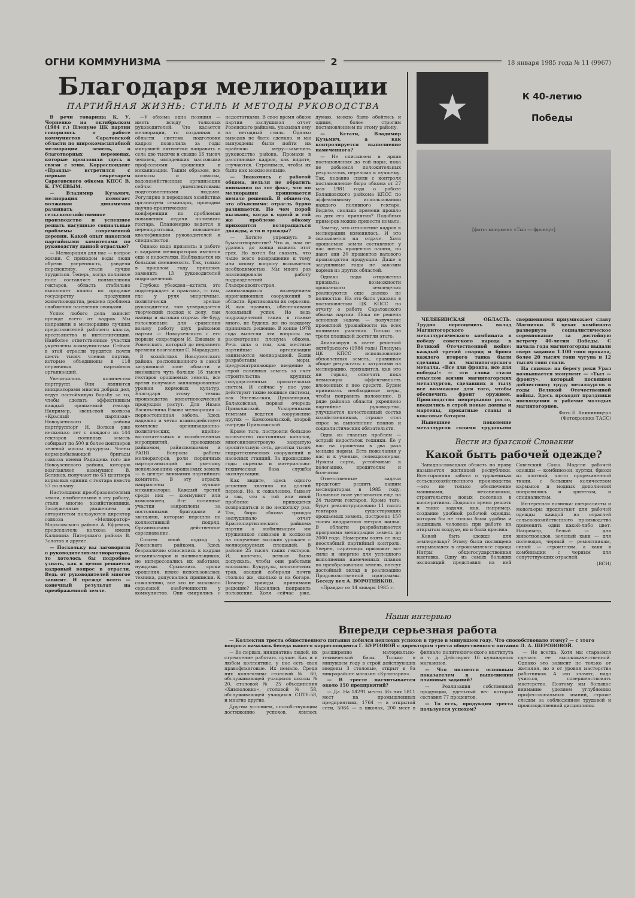ОГНИ КОММУНИЗМА 2 18 января 1985 года № 11 (9967)
Благодаря мелиорации
ПАРТИЙНАЯ ЖИЗНЬ: СТИЛЬ И МЕТОДЫ РУКОВОДСТВА
В речи товарища К. У. Черненко на октябрьском (1984 г.) Пленуме ЦК партии говорилось о работе коммунистов Саратовской области по широкомасштабной мелиорации земель, о благотворных переменах, которые произошли здесь в связи с этим. Корреспондент «Правды» встретился с первым секретарем Саратовского обкома КПСС В. К. ГУСЕВЫМ.
— Владимир Кузьмич, мелиорация помогает волжанам динамично развивать сельскохозяйственное производство и успешнее решать насущные социальные проблемы современной деревни. Какой опыт накоплен партийными комитетами по руководству данной отраслью?
— Мелиорация для нас — вопрос жизни. С приходом воды люди обрели уверенность, увидели перспективу, стали лучше трудиться. Теперь, когда поливное поле составляет полмиллиона гектаров, область стабильно выполняет планы по продаже государству продукции животноводства, решена проблема снабжения населения овощами.
Успех любого дела зависит прежде всего от кадров. Мы направили в мелиорацию лучших представителей рабочего класса, крестьянства и интеллигенции. Наиболее ответственные участки укреплены коммунистами. Сейчас в этой отрасли трудятся почти шесть тысяч членов партии, которые объединены в 118 первичных партийных организаций.
Увеличилось количество партгрупп. Они являются инициаторами многих добрых дел, ведут настойчивую борьбу за то, чтобы сделать эффективным каждый орошаемый гектар. Например, звеньевой колхоза «Красный партизан» Новоузенского района партгруппорг Н. Волков уже несколько лет с каждого из 144 гектаров поливных земель собирает по 500 и более центнеров зеленой массы кукурузы. Члены кормодобывающей бригады совхоза имени Радищева того же Новоузенского района, которую возглавляет коммунист В. Беликов, получают по 63 центнера кормовых единиц с гектара вместо 57 по плану.
Настоящими преобразователями земли, влюбленными в эту работу, стали многие хозяйственники. Заслуженным уважением и авторитетом пользуются директор совхоза «Мелиоратор» Марксовского района А. Ефремов, председатель колхоза имени Калинина Питерского района В. Золотов и другие.
— Поскольку вы заговорили о руководителях-мелиораторах, то хотелось бы подробнее узнать, как в целом решается кадровый вопрос в отрасли. Ведь от руководителей многое зависит. И прежде всего — конечный результат на преображенной земле.
—У обкома одна позиция — иметь всюду толковых руководителей. Что касается мелиорации, то созданная в области система подготовки кадров позволила за годы минувшей пятилетки направить в села две тысячи и свыше 16 тысяч человек, овладевших массовыми профессиями орошения и механизации. Таким образом, все колхозы и совхозы, водохозяйственные организации сейчас укомплектованы подготовленными людьми. Регулярно в передовых хозяйствах организуем семинары, проводим научно-практические конференции по проблемам повышения отдачи поливного гектара. Планомерно ведется и переподготовка, повышение квалификации руководителей и специалистов.
Однако надо признать: в работе с кадрами мелиораторов имеются еще и недостатки. Наблюдается их большая сменяемость. Так, только в прошлом году пришлось заменить 13 руководителей подразделений.
Глубоко убежден—кстати, это подтверждает и практика, — там, где у руля энергичные, политически зрелые руководители, там утверждается творческий подход к делу, там налицо и высокая отдача. Не буду голословным: для сравнения возьму работу двух райкомов партии — Новоузенского с его первым секретарем И. Ежовым и Ровенского, который до недавнего времени возглавлял С. Марадудин.
В хозяйствах Новоузенского района, расположенного в самой засушливой зоне области и имеющего чуть больше 16 тысяч гектаров орошаемых земель, все время получают запланированные урожаи кормовых культур. Благодаря этому темпы производства животноводческой продукции растут. Для Ивана Васильевича Ежова мелиорация — первостепенная забота. Здесь надежно и четко взаимодействует комплекс организационно-политических, идейно-воспитательных и хозяйственных мероприятий, проводимых райкомом, райисполкомом и РАПО. Вопросы работы мелиораторов, роли первичных парторганизаций по умелому использованию орошаемых земель — в центре внимания партийного комитета. В эту отрасль направлены лучшие механизаторы. Каждый третий среди них — коммунист или комсомолец. Все поливные участки закреплены за постоянными бригадами и звеньями, которые перешли на коллективный подряд. Организовано действенное соревнование.
Совсем иной подход у Ровенского райкома. Здесь безразлично относились к кадрам механизаторов и поливальщиков, не интересовались их заботами, нуждами. Срывались сроки орошения, плохо использовалась техника, допускались приписки. К сожалению, все это не вызывало серьезной озабоченности у коммунистов. Они смирились с недостатками. В свое время обком партии заслушивал отчет Ровенского райкома, указывал ему на негодный стиль. Однако выводов не было сделано, и мы вынуждены были пойти на крайнюю меру—заменить руководство района. Промахи в расстановке кадров, как видите, случаются. Стремимся, чтобы их было как можно меньше.
— Знакомясь с работой обкома, нельзя не обратить внимания на тот факт, что по мелиорации принимается немало решений. В общем-то, это объяснимо: отрасль бурно развивается. Но чем порой вызвано, когда к одной и той же проблеме обкому приходится возвращаться дважды, а то и трижды?
— Хотите упрекнуть в бумаготворчестве? Что ж, нам не удалось до конца изжить этот грех. Но хотел бы сказать, что чаще всего возвращение к тому или иному вопросу вызывается необходимостью. Мы много раз анализировали работу подразделений Главсредволгостроя, занимающихся возведением ирригационных сооружений в области. Критиковали их серьезно. И, как правило, обеспечивали локальный успех. Но ведь подразделений таких в главке много, не будешь же по каждому принимать решение. В конце 1978 года вынесли эти вопросы на рассмотрение пленума обкома. Речь шла о том, как местные партийные организации занимаются мелиорацией. Были разработаны меры, предусматривающие введение в строй поливных земель за счет строительства крупных государственных оросительных систем. И сейчас у нас уже действуют такие мощные системы, как Энгельсская, Духовницкая, Балаковская, первая очередь Приволжской. Ускоренными темпами ведется сооружение других — Комсомольской, второй очереди Приволжской.
Кроме того, построили большое количество постоянных каналов, многокилометровую закрытую оросительную сеть, десятки тысяч гидротехнических сооружений и насосных станций. За прошедшие годы окрепла и материально-техническая база службы эксплуатации.
Как видите, здесь одного решения хватило на долгий период. Но, к сожалению, бывает и так, что к той или иной проблеме приходится возвращаться и по нескольку раз. Так, бюро обкома трижды заслушивало отчет Краснопартизанского райкома партии о мобилизации им тружеников совхозов и колхозов на получение высоких урожаев с мелиорируемых площадей. В районе 25 тысяч таких гектаров. И, конечно, нельзя было допускать, чтобы они работали вполсилы. Кукурузы, многолетних трав, овощей собирали почти столько же, сколько и на богаре. Почему трижды принимали решение? Надеялись поправить положение. Хотя сейчас уже, думаю, можно было обойтись и одним, более строгим постановлением по этому району.
— Кстати, Владимир Кузьмич, а как контролируется выполнение намеченного?
— Не списываем в архив постановления до той поры, пока не добьемся положительных результатов, перелома к лучшему. Так, недавно сняли с контроля постановление бюро обкома от 27 мая 1981 года о работе Балашовского райкома КПСС по эффективному использованию каждого поливного гектара. Видите, сколько времени прошло со дня его принятия? Подобных примеров можно привести немало.
Замечу, что отношение кадров к мелиорации изменилось. И это сказывается на отдаче. Хотя орошаемые земли составляют у нас шесть процентов пашни, но дают они 20 процентов валового производства продукции. Даже в засушливые годы не завозим кормов из других областей.
Однако надо откровенно признать: возможности орошаемого земледелия реализуются еще далеко не полностью. На это было указано в постановлении ЦК КПСС по отчету о работе Саратовского обкома партии. Пока не решена основная задача — получение проектной урожайности на всех поливных участках. Только на трети площадей достигли этого.
Анализируя в свете решений октябрьского (1984 года) Пленума ЦК КПСС использование обновленных земель, сравнивая общие результаты с затратами на мелиорацию, приходится, как это ни горько, отмечать пока невысокую эффективность вложенных в нее средств. Будем принимать необходимые меры, чтобы поправить положение. В ряде районов области укреплено партийное руководство, улучшается качественный состав хозяйственников, строже стал спрос за выполнение планов и социалистических обязательств.
Одна из главных проблем — острый недостаток техники. Ее у нас на орошении в два раза меньше нормы. Есть пожелания у нас и к ученым, селекционерам. Нужны сорта, устойчивые к полеганию, вредителям и болезням.
Ответственные задачи предстоит решить нашим мелиораторам в 1985 году. Поливное поле увеличится еще на 24 тысячи гектаров. Кроме того, будет реконструировано 11 тысяч гектаров существующих орошаемых земель, построено 150 тысяч квадратных метров жилья. В области разрабатывается программа мелиорации земель до 2000 года. Намерены взять ее под неослабный партийный контроль. Уверен, саратовцы приложат все силы и энергию для успешного выполнения намеченных планов по преобразованию земель, внесут достойный вклад в реализацию Продовольственной программы. Беседу вел А. ВОРОТНИКОВ.
«Правда» от 14 января 1985 г.
★
К 40-летию
Победы
[фото: монумент «Тыл — фронту»]
ЧЕЛЯБИНСКАЯ ОБЛАСТЬ. Трудно переоценить вклад Магнитогорского металлургического комбината в победу советского народа в Великой Отечественной войне: каждый третий снаряд и броня каждого второго танка были сделаны из магнитогорского металла. «Все для фронта, все для победы!» — эти слова стали смыслом жизни магнитогорских металлургов, сделавших в тылу все возможное для того, чтобы обеспечить фронт оружием. Производство непрерывно росло, вводились в строй новые домны и мартены, прокатные станы и коксовые батареи.
Нынешнее поколение металлургов своими трудовыми свершениями приумножает славу Магнитки. В цехах комбината развернуто социалистическое соревнование за достойную встречу 40-летия Победы. С начала года магнитогорцы выдали сверх задания 1.100 тонн проката, более 20 тысяч тонн чугуна и 12 тысяч тонн стали.
На снимке: на берегу реки Урал возвышается монумент — «Тыл — фронту», который посвящен доблестному труду металлургов в годы Великой Отечественной войны. Здесь проходят праздники посвящения в рабочие молодых магнитогорцев.
Фото Б. Клипиницера
(Фотохроника ТАСС)
Вести из братской Словакии
Какой быть рабочей одежде?
Западнословацкая область по праву называется житницей республики. Всесторонняя забота о тружениках сельскохозяйственного производства—это не только обеспечение машинами, механизмами, строительство новых поселков в кооперативах. Подошло время решать и такие задачи, как, например, создание удобной рабочей одежды, которая бы не только была удобна и защищала человека при работе на открытом воздухе, но и была красива.
Какой быть одежде для земледельца? Этому была посвящена открывшаяся в агрокомплексе города Нитры общегосударственная выставка. Одну из самых больших экспозиций представил на ней Советский Союз. Модели рабочей одежды — комбинезон, куртки, брюки из плотной, часто прорезиненной ткани, с большим количеством карманов и модных дополнений понравились и зрителям, и специалистам.
Интересная новинка: специалисты и модельеры предлагают для рабочей одежды каждой из отраслей сельскохозяйственного производства применять один какой-либо цвет. Например, белый — для животноводов, зеленый хаки — для полеводов, черный — ремонтникам, синий — строителям, а хаки в комбинации с черным для сопутствующих отраслей.
(ВСН)
Наши интервью
Впереди серьезная работа
— Коллектив треста общественного питания добился неплохих успехов в труде в минувшем году. Что способствовало этому? — с этого вопроса началась беседа нашего корреспондента Г. БУРТОВОЙ с директором треста общественного питания Л. А. ШЕРОНОВОЙ.
— Во-первых, инициатива людей, их стремление работать лучше. Как и в любом коллективе, у нас есть свои правофланговые. Их немало. Среди них коллективы столовой № 60, обслуживающей учащихся школы № 20, столовой № 25 объединения «Химволокно», столовой № 58, обслуживающей учащихся СПТУ-58, и многие другие.
Другим условием, способствующим достижению успехов, явилось расширение материально-технической базы. Только в минувшем году в строй действующих введены 3 столовые, открыт в 8а микрорайоне магазин «Кулинария».
— В тресте насчитывается около 150 предприятий?
— Да. На 14291 место. Из них 5811 мест на промышленных предприятиях, 1764 — в открытой сети, 5064 — в школах, 200 мест в филиале политехнического института и т. д. Действуют 16 кулинарных магазинов.
— Что является основным показателем в выполнении плановых заданий?
— Реализация собственной продукции, удельный вес которой составил 77 процентов.
— То есть, продукция треста пользуется успехом?
— Не всегда. Хотя мы стараемся сделать ее высококачественной. Однако это зависит не только от желания, но и от уровня мастерства работников. А это значит, надо учиться, совершенствовать мастерство. Поэтому мы большое внимание уделяем углублению профессиональных знаний, строже следим за соблюдением трудовой и производственной дисциплины.